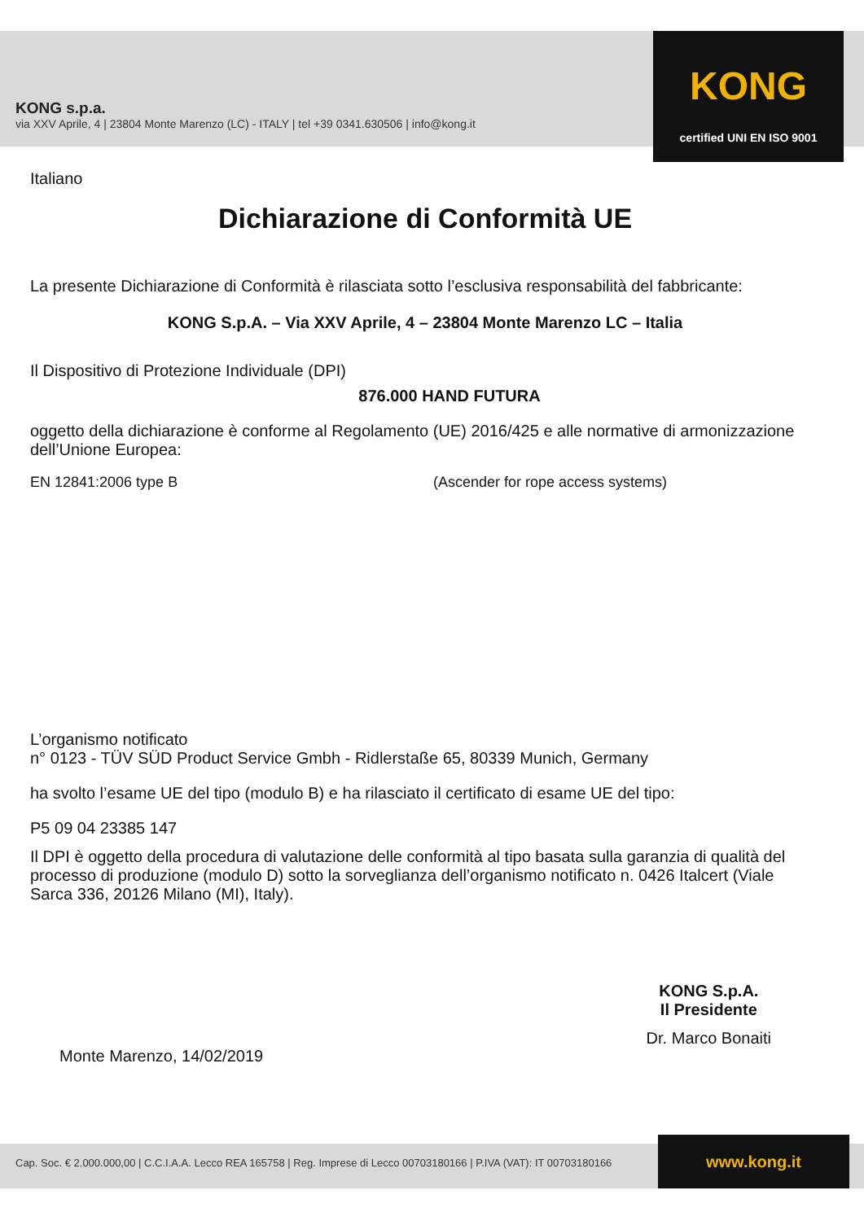KONG s.p.a.
via XXV Aprile, 4 | 23804 Monte Marenzo (LC) - ITALY | tel +39 0341.630506 | info@kong.it
KONG
certified UNI EN ISO 9001
Italiano
Dichiarazione di Conformità UE
La presente Dichiarazione di Conformità è rilasciata sotto l’esclusiva responsabilità del fabbricante:
KONG S.p.A. – Via XXV Aprile, 4 – 23804 Monte Marenzo LC – Italia
Il Dispositivo di Protezione Individuale (DPI)
876.000 HAND FUTURA
oggetto della dichiarazione è conforme al Regolamento (UE) 2016/425 e alle normative di armonizzazione dell’Unione Europea:
EN 12841:2006 type B (Ascender for rope access systems)
L’organismo notificato
n° 0123 - TÜV SÜD Product Service Gmbh - Ridlerstaße 65, 80339 Munich, Germany
ha svolto l’esame UE del tipo (modulo B) e ha rilasciato il certificato di esame UE del tipo:
P5 09 04 23385 147
Il DPI è oggetto della procedura di valutazione delle conformità al tipo basata sulla garanzia di qualità del processo di produzione (modulo D) sotto la sorveglianza dell’organismo notificato n. 0426 Italcert (Viale Sarca 336, 20126 Milano (MI), Italy).
Monte Marenzo, 14/02/2019
KONG S.p.A.
Il Presidente
Dr. Marco Bonaiti
Cap. Soc. € 2.000.000,00 | C.C.I.A.A. Lecco REA 165758 | Reg. Imprese di Lecco 00703180166 | P.IVA (VAT): IT 00703180166 www.kong.it